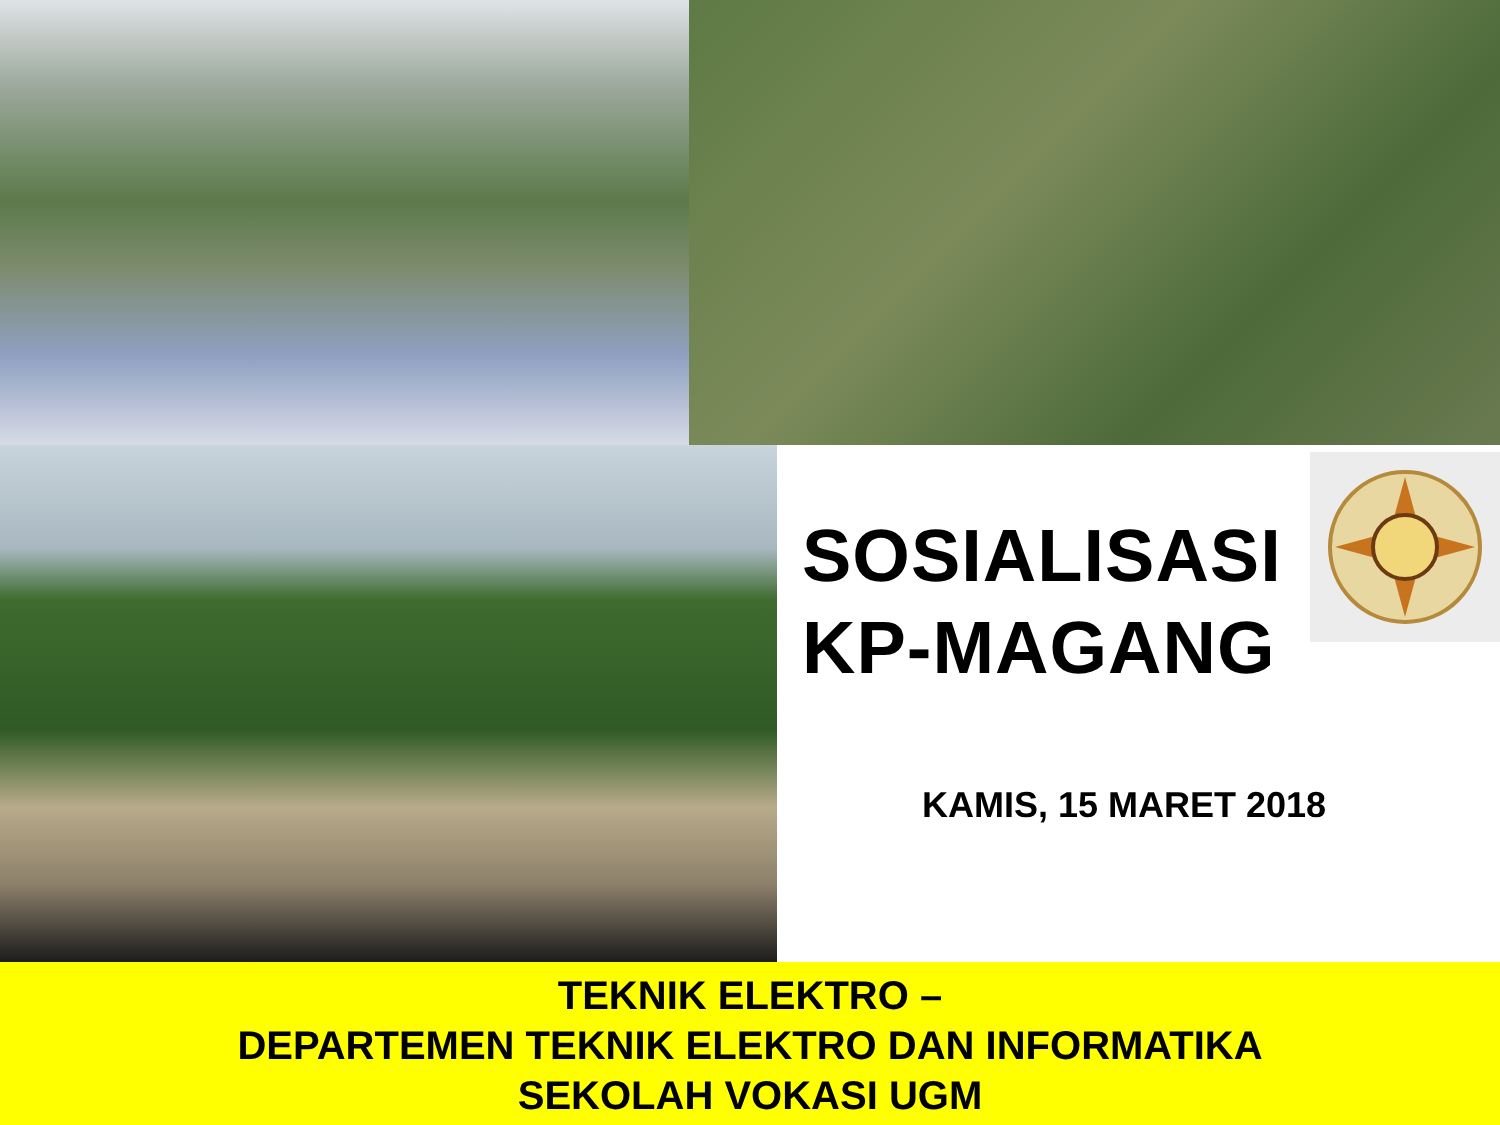SOSIALISASI
KP-MAGANG
KAMIS, 15 MARET 2018
TEKNIK ELEKTRO –
DEPARTEMEN TEKNIK ELEKTRO DAN INFORMATIKA
SEKOLAH VOKASI UGM